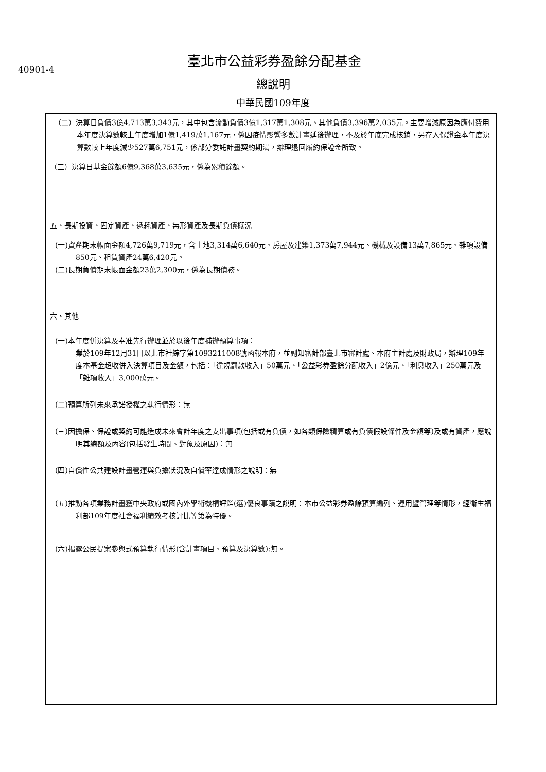40901-4
臺北市公益彩券盈餘分配基金
總說明
中華民國109年度
（二）決算日負債3億4,713萬3,343元，其中包含流動負債3億1,317萬1,308元、其他負債3,396萬2,035元。主要增減原因為應付費用本年度決算數較上年度增加1億1,419萬1,167元，係因疫情影響多數計畫延後辦理，不及於年底完成核銷，另存入保證金本年度決算數較上年度減少527萬6,751元，係部分委託計畫契約期滿，辦理退回履約保證金所致。
（三）決算日基金餘額6億9,368萬3,635元，係為累積餘額。
五、長期投資、固定資產、遞耗資產、無形資產及長期負債概況
(一)資產期末帳面金額4,726萬9,719元，含土地3,314萬6,640元、房屋及建築1,373萬7,944元、機械及設備13萬7,865元、雜項設備850元、租賃資產24萬6,420元。
(二)長期負債期末帳面金額23萬2,300元，係為長期債務。
六、其他
(一)本年度併決算及奉准先行辦理並於以後年度補辦預算事項：
業於109年12月31日以北市社綜字第1093211008號函報本府，並副知審計部臺北市審計處、本府主計處及財政局，辦理109年度本基金超收併入決算項目及金額，包括：「違規罰款收入」50萬元、「公益彩券盈餘分配收入」2億元、「利息收入」250萬元及「雜項收入」3,000萬元。
(二)預算所列未來承諾授權之執行情形：無
(三)因擔保、保證或契約可能造成未來會計年度之支出事項(包括或有負債，如各類保險精算或有負債假設條件及金額等)及或有資產，應說明其總額及內容(包括發生時間、對象及原因)：無
(四)自償性公共建設計畫營運與負擔狀況及自償率達成情形之說明：無
(五)推動各項業務計畫獲中央政府或國內外學術機構評鑑(選)優良事蹟之說明：本市公益彩券盈餘預算編列、運用暨管理等情形，經衛生福利部109年度社會福利績效考核評比等第為特優。
(六)揭露公民提案參與式預算執行情形(含計畫項目、預算及決算數):無。